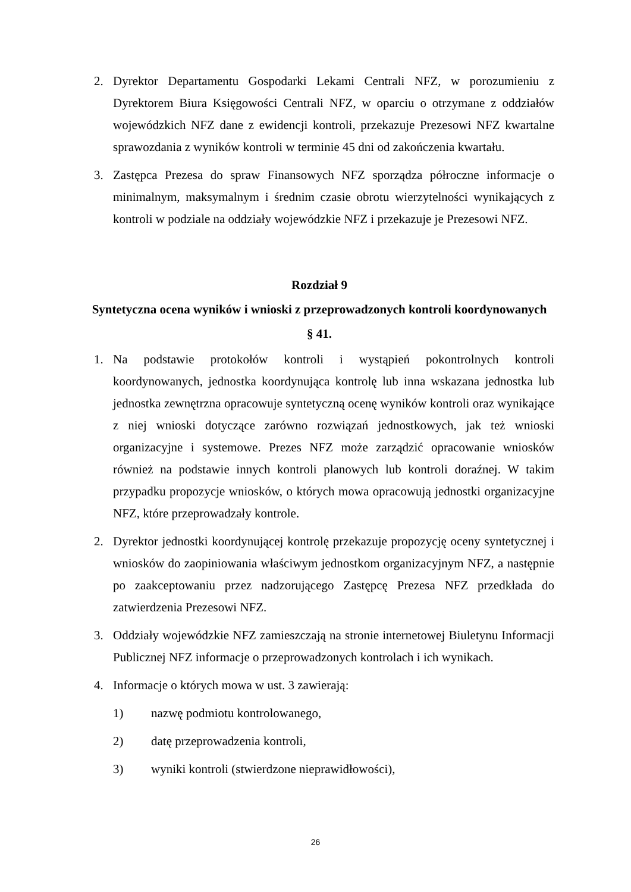2. Dyrektor Departamentu Gospodarki Lekami Centrali NFZ, w porozumieniu z Dyrektorem Biura Księgowości Centrali NFZ, w oparciu o otrzymane z oddziałów wojewódzkich NFZ dane z ewidencji kontroli, przekazuje Prezesowi NFZ kwartalne sprawozdania z wyników kontroli w terminie 45 dni od zakończenia kwartału.
3. Zastępca Prezesa do spraw Finansowych NFZ sporządza półroczne informacje o minimalnym, maksymalnym i średnim czasie obrotu wierzytelności wynikających z kontroli w podziale na oddziały wojewódzkie NFZ i przekazuje je Prezesowi NFZ.
Rozdział 9
Syntetyczna ocena wyników i wnioski z przeprowadzonych kontroli koordynowanych
§ 41.
1. Na podstawie protokołów kontroli i wystąpień pokontrolnych kontroli koordynowanych, jednostka koordynująca kontrolę lub inna wskazana jednostka lub jednostka zewnętrzna opracowuje syntetyczną ocenę wyników kontroli oraz wynikające z niej wnioski dotyczące zarówno rozwiązań jednostkowych, jak też wnioski organizacyjne i systemowe. Prezes NFZ może zarządzić opracowanie wniosków również na podstawie innych kontroli planowych lub kontroli doraźnej. W takim przypadku propozycje wniosków, o których mowa opracowują jednostki organizacyjne NFZ, które przeprowadzały kontrole.
2. Dyrektor jednostki koordynującej kontrolę przekazuje propozycję oceny syntetycznej i wniosków do zaopiniowania właściwym jednostkom organizacyjnym NFZ, a następnie po zaakceptowaniu przez nadzorującego Zastępcę Prezesa NFZ przedkłada do zatwierdzenia Prezesowi NFZ.
3. Oddziały wojewódzkie NFZ zamieszczają na stronie internetowej Biuletynu Informacji Publicznej NFZ informacje o przeprowadzonych kontrolach i ich wynikach.
4. Informacje o których mowa w ust. 3 zawierają:
1) nazwę podmiotu kontrolowanego,
2) datę przeprowadzenia kontroli,
3) wyniki kontroli (stwierdzone nieprawidłowości),
26